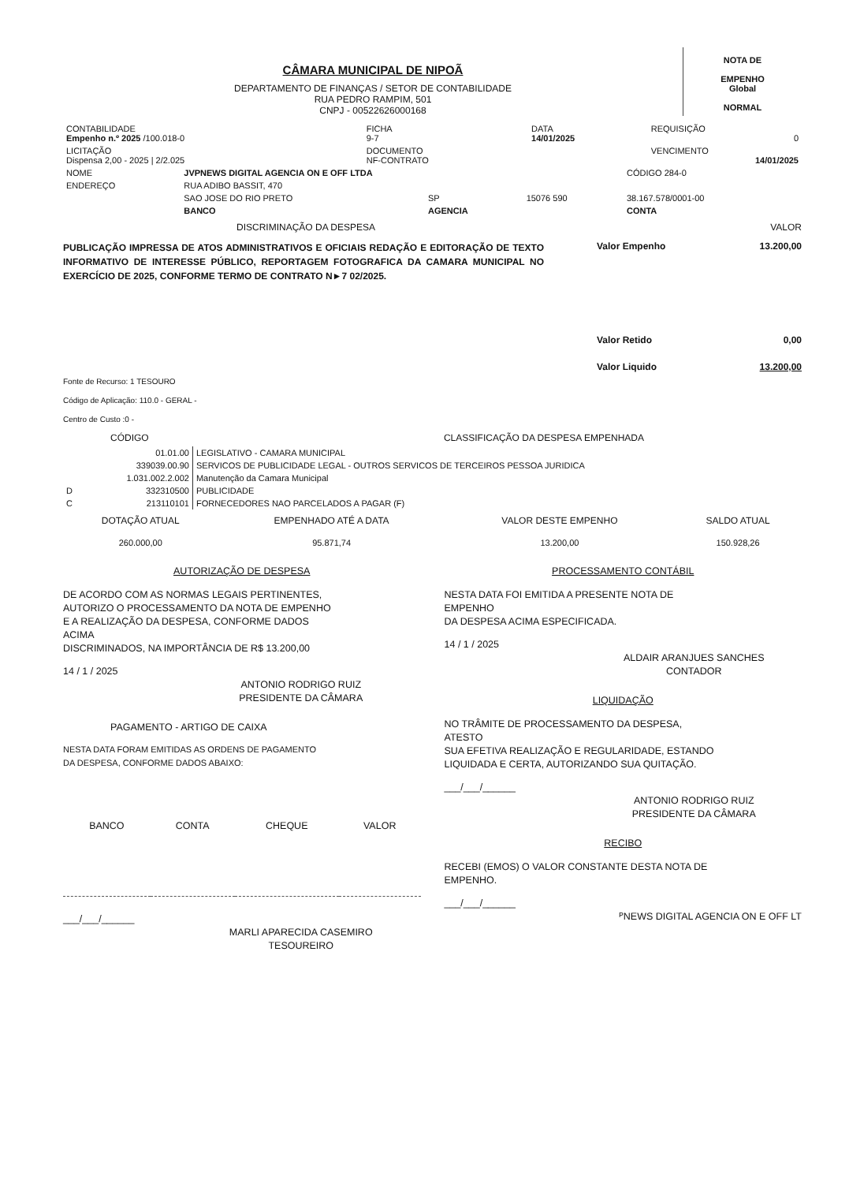CÂMARA MUNICIPAL DE NIPOÃ
DEPARTAMENTO DE FINANÇAS / SETOR DE CONTABILIDADE
RUA PEDRO RAMPIM, 501
CNPJ - 00522626000168
NOTA DE
EMPENHO
Global
NORMAL
| CONTABILIDADE Empenho n.º 2025 /100.018-0 | FICHA 9-7 | DATA 14/01/2025 | REQUISIÇÃO 0 |
| LICITAÇÃO Dispensa 2,00 - 2025 / 2/2.025 | DOCUMENTO NF-CONTRATO | | VENCIMENTO 14/01/2025 |
| NOME | JVPNEWS DIGITAL AGENCIA ON E OFF LTDA | | | | CÓDIGO 284-0 |
| ENDEREÇO | RUA ADIBO BASSIT, 470 | | | | |
| | SAO JOSE DO RIO PRETO | SP | 15076 590 | 38.167.578/0001-00 | |
| | BANCO | AGENCIA | | CONTA | |
DISCRIMINAÇÃO DA DESPESA VALOR
PUBLICAÇÃO IMPRESSA DE ATOS ADMINISTRATIVOS E OFICIAIS REDAÇÃO E EDITORAÇÃO DE TEXTO INFORMATIVO DE INTERESSE PÚBLICO, REPORTAGEM FOTOGRAFICA DA CAMARA MUNICIPAL NO EXERCÍCIO DE 2025, CONFORME TERMO DE CONTRATO N►7 02/2025.
Valor Empenho 13.200,00
Valor Retido 0,00
Valor Liquido 13.200,00
Fonte de Recurso: 1 TESOURO
Código de Aplicação: 110.0 - GERAL -
Centro de Custo :0 -
CÓDIGO CLASSIFICAÇÃO DA DESPESA EMPENHADA
| | 01.01.00 | LEGISLATIVO - CAMARA MUNICIPAL |
| | 339039.00.90 | SERVICOS DE PUBLICIDADE LEGAL - OUTROS SERVICOS DE TERCEIROS PESSOA JURIDICA |
| | 1.031.002.2.002 | Manutenção da Camara Municipal |
| D | 332310500 | PUBLICIDADE |
| C | 213110101 | FORNECEDORES NAO PARCELADOS A PAGAR (F) |
| DOTAÇÃO ATUAL | EMPENHADO ATÉ A DATA | VALOR DESTE EMPENHO | SALDO ATUAL |
| --- | --- | --- | --- |
| 260.000,00 | 95.871,74 | 13.200,00 | 150.928,26 |
AUTORIZAÇÃO DE DESPESA
DE ACORDO COM AS NORMAS LEGAIS PERTINENTES,
AUTORIZO O PROCESSAMENTO DA NOTA DE EMPENHO
E A REALIZAÇÃO DA DESPESA, CONFORME DADOS
ACIMA
DISCRIMINADOS, NA IMPORTÂNCIA DE R$ 13.200,00
14 / 1 / 2025
ANTONIO RODRIGO RUIZ
PRESIDENTE DA CÂMARA
PAGAMENTO - ARTIGO DE CAIXA
NESTA DATA FORAM EMITIDAS AS ORDENS DE PAGAMENTO
DA DESPESA, CONFORME DADOS ABAIXO:
| BANCO | CONTA | CHEQUE | VALOR |
| --- | --- | --- | --- |
___/___/______
MARLI APARECIDA CASEMIRO
TESOUREIRO
PROCESSAMENTO CONTÁBIL
NESTA DATA FOI EMITIDA A PRESENTE NOTA DE
EMPENHO
DA DESPESA ACIMA ESPECIFICADA.
14 / 1 / 2025
ALDAIR ARANJUES SANCHES
CONTADOR
LIQUIDAÇÃO
NO TRÂMITE DE PROCESSAMENTO DA DESPESA,
ATESTO
SUA EFETIVA REALIZAÇÃO E REGULARIDADE, ESTANDO
LIQUIDADA E CERTA, AUTORIZANDO SUA QUITAÇÃO.
___/___/______
ANTONIO RODRIGO RUIZ
PRESIDENTE DA CÂMARA
RECIBO
RECEBI (EMOS) O VALOR CONSTANTE DESTA NOTA DE
EMPENHO.
___/___/______
ᴾNEWS DIGITAL AGENCIA ON E OFF LT